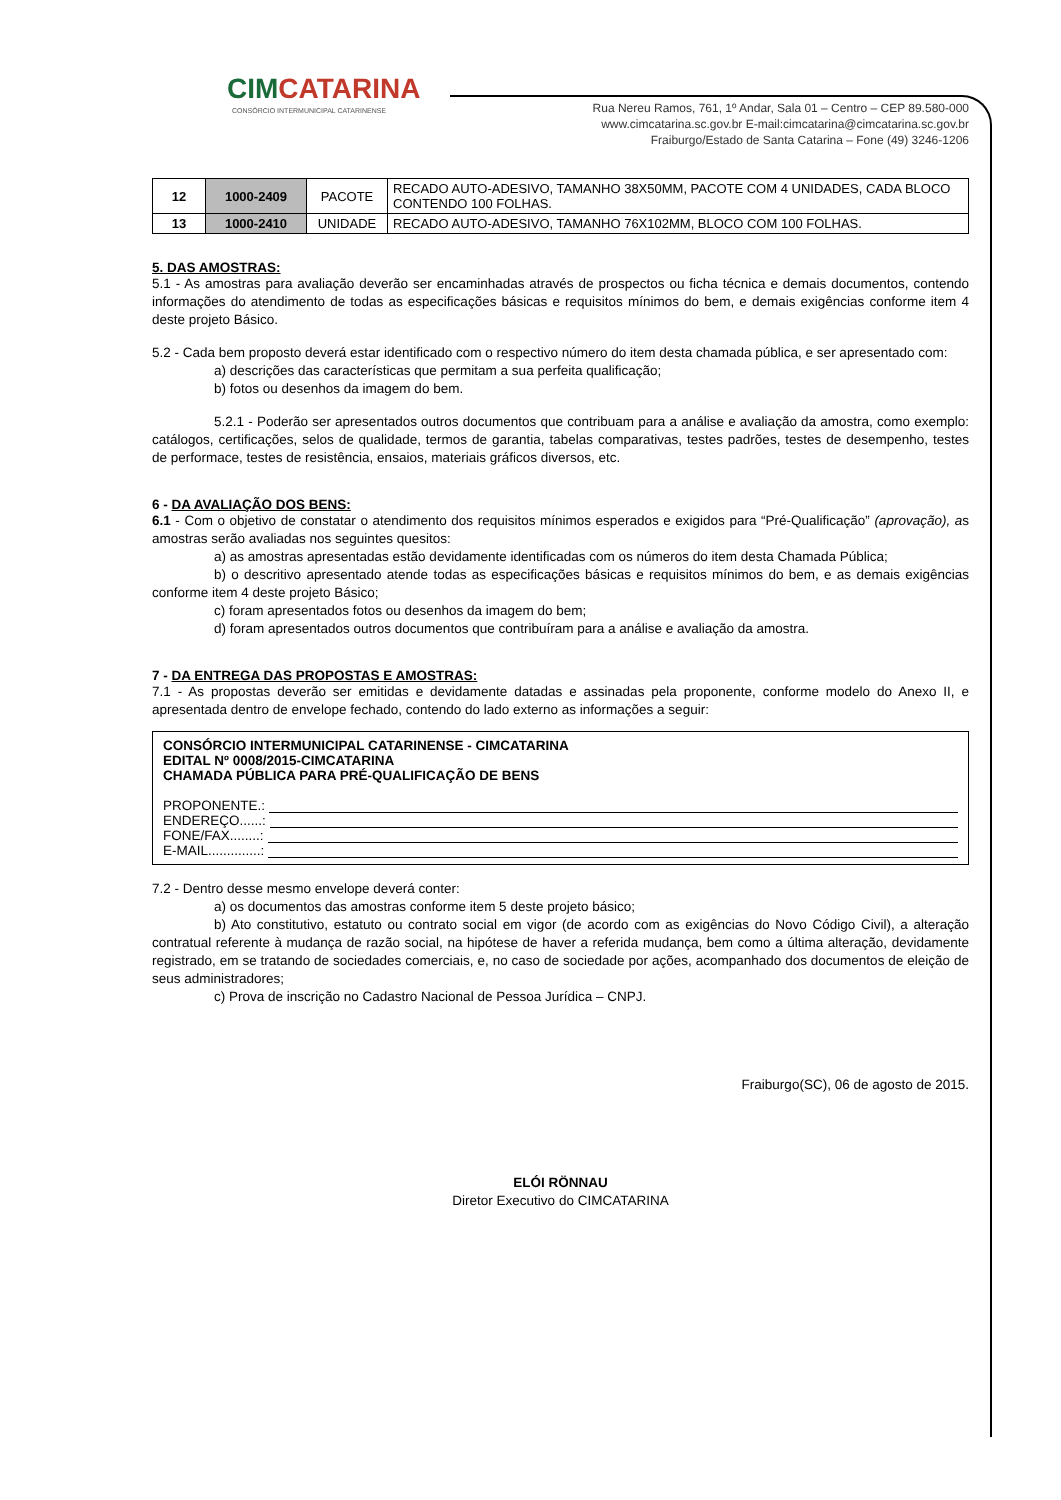CIMCATARINA
CONSÓRCIO INTERMUNICIPAL CATARINENSE
Rua Nereu Ramos, 761, 1º Andar, Sala 01 – Centro – CEP 89.580-000
www.cimcatarina.sc.gov.br E-mail:cimcatarina@cimcatarina.sc.gov.br
Fraiburgo/Estado de Santa Catarina – Fone (49) 3246-1206
| 12 | 1000-2409 | PACOTE | RECADO AUTO-ADESIVO, TAMANHO 38X50MM, PACOTE COM 4 UNIDADES, CADA BLOCO CONTENDO 100 FOLHAS. |
| 13 | 1000-2410 | UNIDADE | RECADO AUTO-ADESIVO, TAMANHO 76X102MM, BLOCO COM 100 FOLHAS. |
5. DAS AMOSTRAS:
5.1 - As amostras para avaliação deverão ser encaminhadas através de prospectos ou ficha técnica e demais documentos, contendo informações do atendimento de todas as especificações básicas e requisitos mínimos do bem, e demais exigências conforme item 4 deste projeto Básico.
5.2 - Cada bem proposto deverá estar identificado com o respectivo número do item desta chamada pública, e ser apresentado com:
a) descrições das características que permitam a sua perfeita qualificação;
b) fotos ou desenhos da imagem do bem.
5.2.1 - Poderão ser apresentados outros documentos que contribuam para a análise e avaliação da amostra, como exemplo: catálogos, certificações, selos de qualidade, termos de garantia, tabelas comparativas, testes padrões, testes de desempenho, testes de performace, testes de resistência, ensaios, materiais gráficos diversos, etc.
6 - DA AVALIAÇÃO DOS BENS:
6.1 - Com o objetivo de constatar o atendimento dos requisitos mínimos esperados e exigidos para “Pré-Qualificação” (aprovação), as amostras serão avaliadas nos seguintes quesitos:
a) as amostras apresentadas estão devidamente identificadas com os números do item desta Chamada Pública;
b) o descritivo apresentado atende todas as especificações básicas e requisitos mínimos do bem, e as demais exigências conforme item 4 deste projeto Básico;
c) foram apresentados fotos ou desenhos da imagem do bem;
d) foram apresentados outros documentos que contribuíram para a análise e avaliação da amostra.
7 - DA ENTREGA DAS PROPOSTAS E AMOSTRAS:
7.1 - As propostas deverão ser emitidas e devidamente datadas e assinadas pela proponente, conforme modelo do Anexo II, e apresentada dentro de envelope fechado, contendo do lado externo as informações a seguir:
CONSÓRCIO INTERMUNICIPAL CATARINENSE - CIMCATARINA
EDITAL Nº 0008/2015-CIMCATARINA
CHAMADA PÚBLICA PARA PRÉ-QUALIFICAÇÃO DE BENS
PROPONENTE.:
ENDEREÇO......:
FONE/FAX........:
E-MAIL..............:
7.2 - Dentro desse mesmo envelope deverá conter:
a) os documentos das amostras conforme item 5 deste projeto básico;
b) Ato constitutivo, estatuto ou contrato social em vigor (de acordo com as exigências do Novo Código Civil), a alteração contratual referente à mudança de razão social, na hipótese de haver a referida mudança, bem como a última alteração, devidamente registrado, em se tratando de sociedades comerciais, e, no caso de sociedade por ações, acompanhado dos documentos de eleição de seus administradores;
c) Prova de inscrição no Cadastro Nacional de Pessoa Jurídica – CNPJ.
Fraiburgo(SC), 06 de agosto de 2015.
ELÓI RÖNNAU
Diretor Executivo do CIMCATARINA